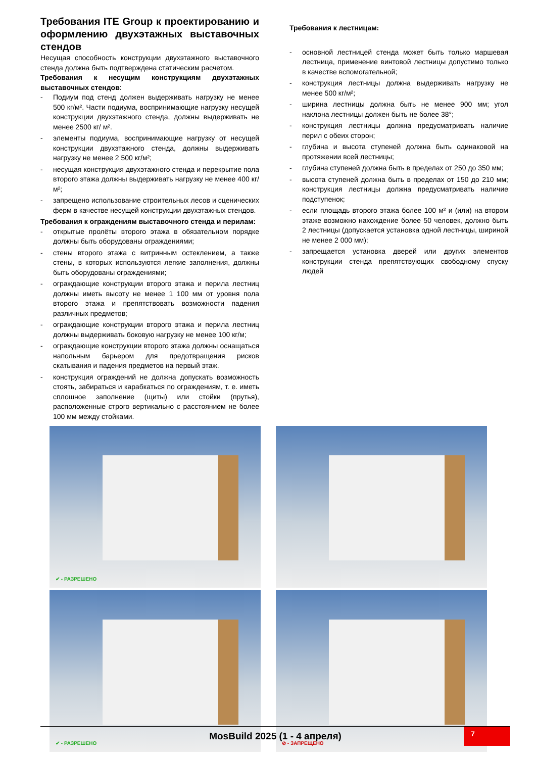Требования ITE Group к проектированию и оформлению двухэтажных выставочных стендов
Несущая способность конструкции двухэтажного выставочного стенда должна быть подтверждена статическим расчетом.
Требования к несущим конструкциям двухэтажных выставочных стендов:
- Подиум под стенд должен выдерживать нагрузку не менее 500 кг/м². Части подиума, воспринимающие нагрузку несущей конструкции двухэтажного стенда, должны выдерживать не менее 2500 кг/ м².
- элементы подиума, воспринимающие нагрузку от несущей конструкции двухэтажного стенда, должны выдерживать нагрузку не менее 2 500 кг/м²;
- несущая конструкция двухэтажного стенда и перекрытие пола второго этажа должны выдерживать нагрузку не менее 400 кг/м²;
- запрещено использование строительных лесов и сценических ферм в качестве несущей конструкции двухэтажных стендов.
Требования к ограждениям выставочного стенда и перилам:
- открытые пролёты второго этажа в обязательном порядке должны быть оборудованы ограждениями;
- стены второго этажа с витринным остеклением, а также стены, в которых используются легкие заполнения, должны быть оборудованы ограждениями;
- ограждающие конструкции второго этажа и перила лестниц должны иметь высоту не менее 1 100 мм от уровня пола второго этажа и препятствовать возможности падения различных предметов;
- ограждающие конструкции второго этажа и перила лестниц должны выдерживать боковую нагрузку не менее 100 кг/м;
- ограждающие конструкции второго этажа должны оснащаться напольным барьером для предотвращения рисков скатывания и падения предметов на первый этаж.
- конструкция ограждений не должна допускать возможность стоять, забираться и карабкаться по ограждениям, т. е. иметь сплошное заполнение (щиты) или стойки (прутья), расположенные строго вертикально с расстоянием не более 100 мм между стойками.
Требования к лестницам:
- основной лестницей стенда может быть только маршевая лестница, применение винтовой лестницы допустимо только в качестве вспомогательной;
- конструкция лестницы должна выдерживать нагрузку не менее 500 кг/м²;
- ширина лестницы должна быть не менее 900 мм; угол наклона лестницы должен быть не более 38°;
- конструкция лестницы должна предусматривать наличие перил с обеих сторон;
- глубина и высота ступеней должна быть одинаковой на протяжении всей лестницы;
- глубина ступеней должна быть в пределах от 250 до 350 мм;
- высота ступеней должна быть в пределах от 150 до 210 мм; конструкция лестницы должна предусматривать наличие подступенок;
- если площадь второго этажа более 100 м² и (или) на втором этаже возможно нахождение более 50 человек, должно быть 2 лестницы (допускается установка одной лестницы, шириной не менее 2 000 мм);
- запрещается установка дверей или других элементов конструкции стенда препятствующих свободному спуску людей
✔ - РАЗРЕШЕНО
✔ - РАЗРЕШЕНО
⊘ - ЗАПРЕЩЕНО
MosBuild 2025 (1 - 4 апреля)
7